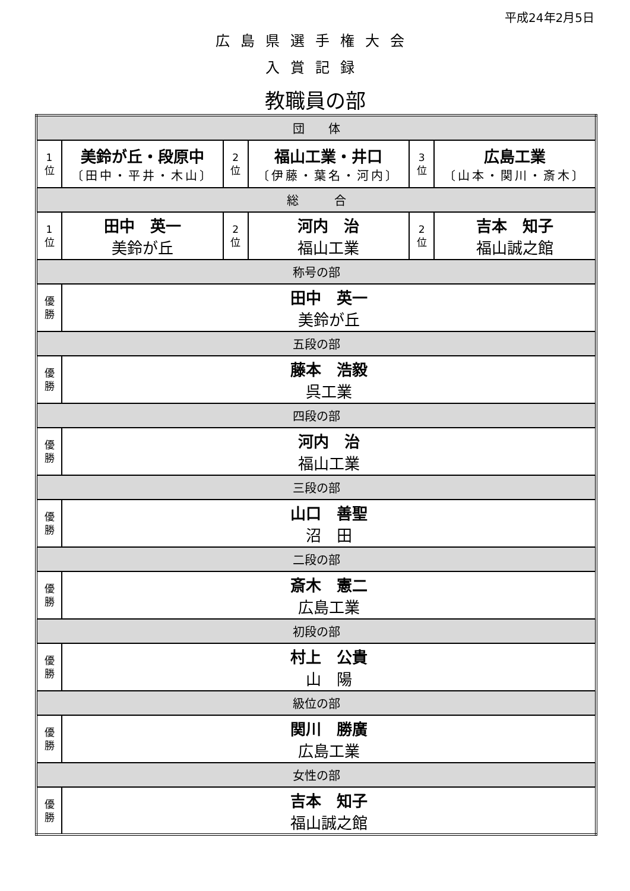平成24年2月5日
広島県選手権大会
入賞記録
教職員の部
| 団 体 | | | | | |
| 1 位 | 美鈴が丘・段原中 〔田中・平井・木山〕 | 2 位 | 福山工業・井口 〔伊藤・葉名・河内〕 | 3 位 | 広島工業 〔山本・関川・斎木〕 |
| 総 合 | | | | | |
| 1 位 | 田中 英一 美鈴が丘 | 2 位 | 河内 治 福山工業 | 2 位 | 吉本 知子 福山誠之館 |
| 称号の部 | | | | | |
| 優 勝 | 田中 英一 美鈴が丘 | | | | |
| 五段の部 | | | | | |
| 優 勝 | 藤本 浩毅 呉工業 | | | | |
| 四段の部 | | | | | |
| 優 勝 | 河内 治 福山工業 | | | | |
| 三段の部 | | | | | |
| 優 勝 | 山口 善聖 沼 田 | | | | |
| 二段の部 | | | | | |
| 優 勝 | 斎木 憲二 広島工業 | | | | |
| 初段の部 | | | | | |
| 優 勝 | 村上 公貴 山 陽 | | | | |
| 級位の部 | | | | | |
| 優 勝 | 関川 勝廣 広島工業 | | | | |
| 女性の部 | | | | | |
| 優 勝 | 吉本 知子 福山誠之館 | | | | |